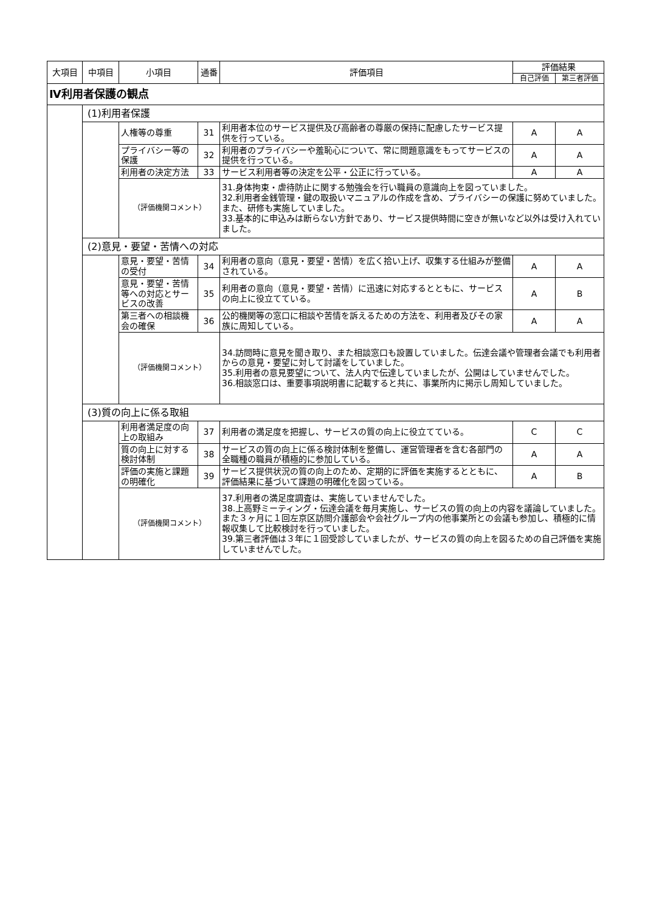| 大項目 | 中項目 | 小項目 | 通番 | 評価項目 | 評価結果 | |
| --- | --- | --- | --- | --- | --- | --- |
| | | | | | 自己評価 | 第三者評価 |
| Ⅳ利用者保護の観点 | | | | | | |
| | (1)利用者保護 | | | | | |
| | | 人権等の尊重 | 31 | 利用者本位のサービス提供及び高齢者の尊厳の保持に配慮したサービス提供を行っている。 | A | A |
| | | プライバシー等の保護 | 32 | 利用者のプライバシーや羞恥心について、常に問題意識をもってサービスの提供を行っている。 | A | A |
| | | 利用者の決定方法 | 33 | サービス利用者等の決定を公平・公正に行っている。 | A | A |
| | | （評価機関コメント） | | 31.身体拘束・虐待防止に関する勉強会を行い職員の意識向上を図っていました。 32.利用者金銭管理・鍵の取扱いマニュアルの作成を含め、プライバシーの保護に努めていました。また、研修も実施していました。 33.基本的に申込みは断らない方針であり、サービス提供時間に空きが無いなど以外は受け入れていました。 | | |
| | (2)意見・要望・苦情への対応 | | | | | |
| | | 意見・要望・苦情の受付 | 34 | 利用者の意向（意見・要望・苦情）を広く拾い上げ、収集する仕組みが整備されている。 | A | A |
| | | 意見・要望・苦情等への対応とサービスの改善 | 35 | 利用者の意向（意見・要望・苦情）に迅速に対応するとともに、サービスの向上に役立てている。 | A | B |
| | | 第三者への相談機会の確保 | 36 | 公的機関等の窓口に相談や苦情を訴えるための方法を、利用者及びその家族に周知している。 | A | A |
| | | （評価機関コメント） | | 34.訪問時に意見を聞き取り、また相談窓口も設置していました。伝達会議や管理者会議でも利用者からの意見・要望に対して討議をしていました。 35.利用者の意見要望について、法人内で伝達していましたが、公開はしていませんでした。 36.相談窓口は、重要事項説明書に記載すると共に、事業所内に掲示し周知していました。 | | |
| | (3)質の向上に係る取組 | | | | | |
| | | 利用者満足度の向上の取組み | 37 | 利用者の満足度を把握し、サービスの質の向上に役立てている。 | C | C |
| | | 質の向上に対する検討体制 | 38 | サービスの質の向上に係る検討体制を整備し、運営管理者を含む各部門の全職種の職員が積極的に参加している。 | A | A |
| | | 評価の実施と課題の明確化 | 39 | サービス提供状況の質の向上のため、定期的に評価を実施するとともに、評価結果に基づいて課題の明確化を図っている。 | A | B |
| | | （評価機関コメント） | | 37.利用者の満足度調査は、実施していませんでした。 38.上高野ミーティング・伝達会議を毎月実施し、サービスの質の向上の内容を議論していました。また３ヶ月に１回左京区訪問介護部会や会社グループ内の他事業所との会議も参加し、積極的に情報収集して比較検討を行っていました。 39.第三者評価は３年に１回受診していましたが、サービスの質の向上を図るための自己評価を実施していませんでした。 | | |